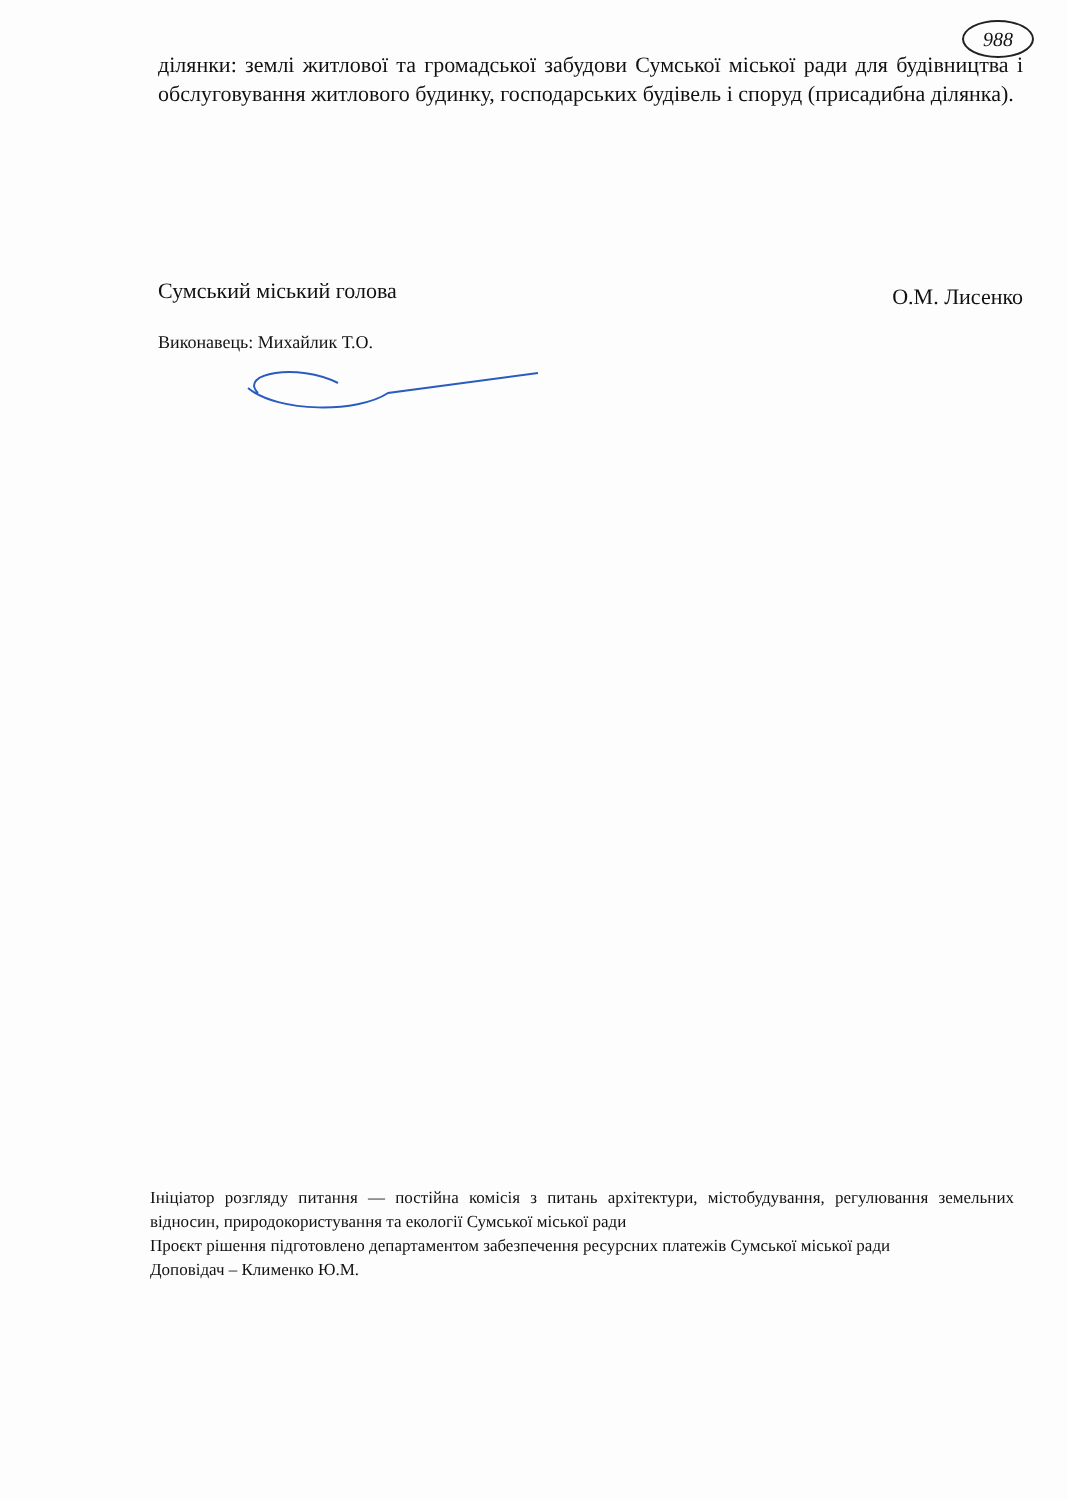988
ділянки: землі житлової та громадської забудови Сумської міської ради для будівництва і обслуговування житлового будинку, господарських будівель і споруд (присадибна ділянка).
Сумський міський голова
О.М. Лисенко
Виконавець: Михайлик Т.О.
Ініціатор розгляду питання — постійна комісія з питань архітектури, містобудування, регулювання земельних відносин, природокористування та екології Сумської міської ради
Проєкт рішення підготовлено департаментом забезпечення ресурсних платежів Сумської міської ради
Доповідач – Клименко Ю.М.